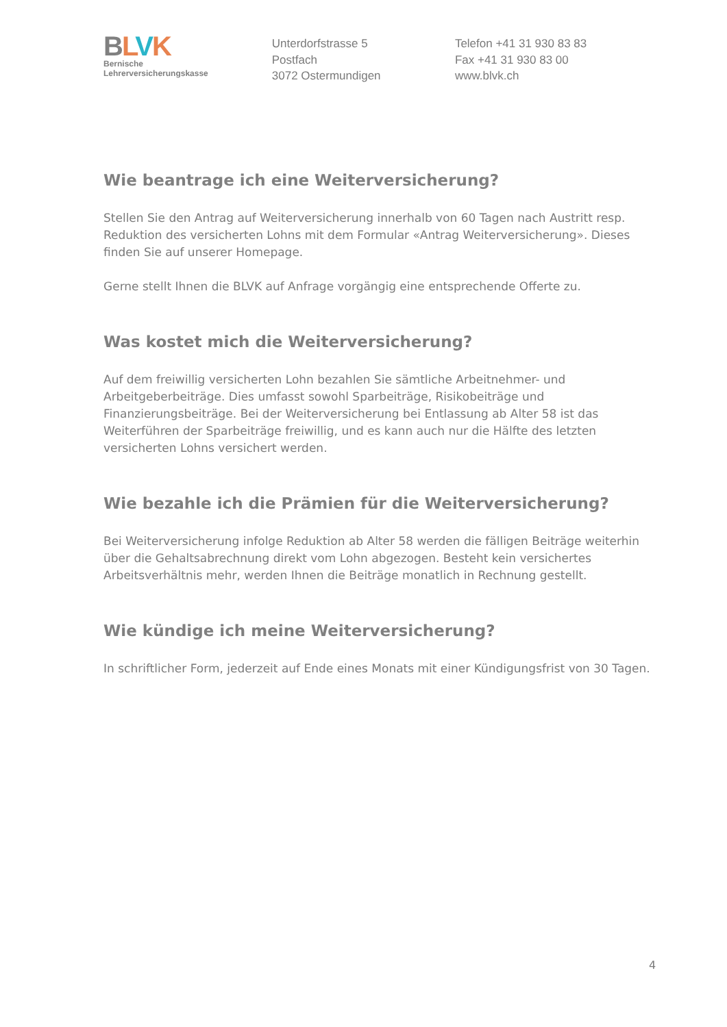BLVK
Bernische
Lehrerversicherungskasse
Unterdorfstrasse 5
Postfach
3072 Ostermundigen
Telefon +41 31 930 83 83
Fax +41 31 930 83 00
www.blvk.ch
Wie beantrage ich eine Weiterversicherung?
Stellen Sie den Antrag auf Weiterversicherung innerhalb von 60 Tagen nach Austritt resp. Reduktion des versicherten Lohns mit dem Formular «Antrag Weiterversicherung». Dieses finden Sie auf unserer Homepage.
Gerne stellt Ihnen die BLVK auf Anfrage vorgängig eine entsprechende Offerte zu.
Was kostet mich die Weiterversicherung?
Auf dem freiwillig versicherten Lohn bezahlen Sie sämtliche Arbeitnehmer- und Arbeitgeberbeiträge. Dies umfasst sowohl Sparbeiträge, Risikobeiträge und Finanzierungsbeiträge. Bei der Weiterversicherung bei Entlassung ab Alter 58 ist das Weiterführen der Sparbeiträge freiwillig, und es kann auch nur die Hälfte des letzten versicherten Lohns versichert werden.
Wie bezahle ich die Prämien für die Weiterversicherung?
Bei Weiterversicherung infolge Reduktion ab Alter 58 werden die fälligen Beiträge weiterhin über die Gehaltsabrechnung direkt vom Lohn abgezogen. Besteht kein versichertes Arbeitsverhältnis mehr, werden Ihnen die Beiträge monatlich in Rechnung gestellt.
Wie kündige ich meine Weiterversicherung?
In schriftlicher Form, jederzeit auf Ende eines Monats mit einer Kündigungsfrist von 30 Tagen.
4